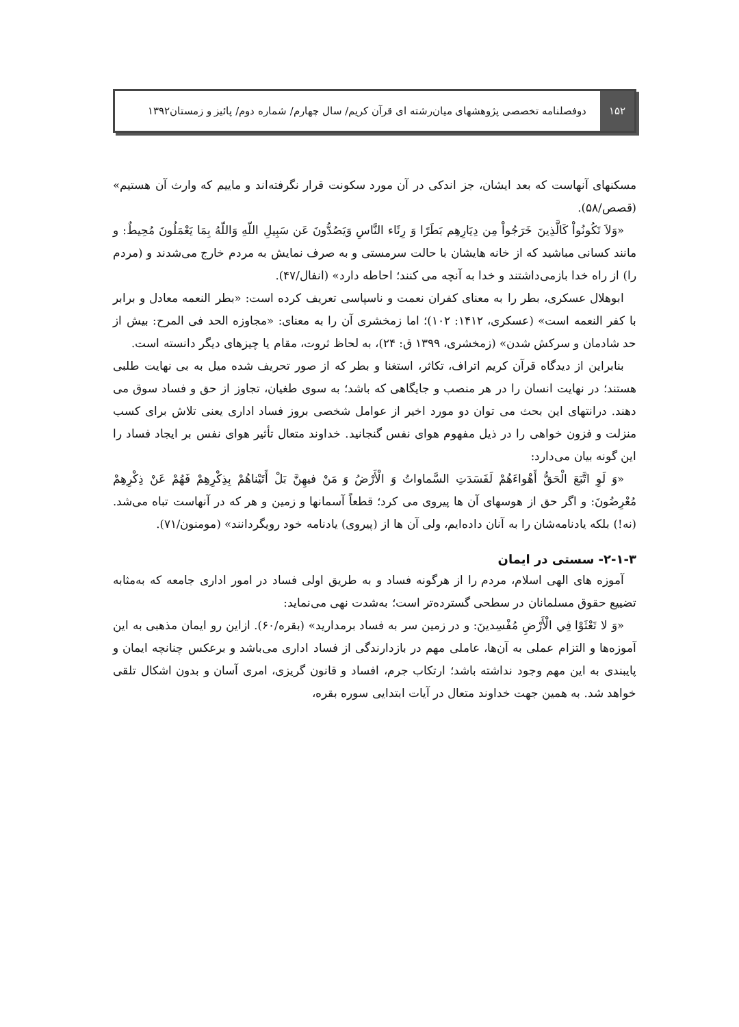۱۵۲
دوفصلنامه تخصصی پژوهشهای میان‌رشته ای قرآن کریم/ سال چهارم/ شماره دوم/ پائیز و زمستان۱۳۹۲
مسکنهای آنهاست که بعد ایشان، جز اندکی در آن مورد سکونت قرار نگرفته‌اند و ماییم که وارث آن هستیم» (قصص/۵۸).
«وَلاَ تَكُونُواْ كَالَّذِينَ خَرَجُواْ مِن دِيَارِهِم بَطَرًا وَ رِئَاء النَّاسِ وَيَصُدُّونَ عَن سَبِيلِ اللّهِ وَاللّهُ بِمَا يَعْمَلُونَ مُحِيطٌ: و مانند کسانی مباشید که از خانه هایشان با حالت سرمستی و به صرف نمایش به مردم خارج می‌شدند و (مردم را) از راه خدا بازمی‌داشتند و خدا به آنچه می کنند؛ احاطه دارد» (انفال/۴۷).
ابوهلال عسکری، بطر را به معنای کفران نعمت و ناسپاسی تعریف کرده است: «بطر النعمه معادل و برابر با کفر النعمه است» (عسکری، ۱۴۱۲: ۱۰۲)؛ اما زمخشری آن را به معنای: «مجاوزه الحد فی المرح: بیش از حد شادمان و سرکش شدن» (زمخشری، ۱۳۹۹ ق: ۲۴)، به لحاظ ثروت، مقام یا چیزهای دیگر دانسته است.
بنابراین از دیدگاه قرآن کریم اتراف، تکاثر، استغنا و بطر که از صور تحریف شده میل به بی نهایت طلبی هستند؛ در نهایت انسان را در هر منصب و جایگاهی که باشد؛ به سوی طغیان، تجاوز از حق و فساد سوق می دهند. درانتهای این بحث می توان دو مورد اخیر از عوامل شخصی بروز فساد اداری یعنی تلاش برای کسب منزلت و فزون خواهی را در ذیل مفهوم هوای نفس گنجانید. خداوند متعال تأثیر هوای نفس بر ایجاد فساد را این گونه بیان می‌دارد:
«وَ لَوِ اتَّبَعَ الْحَقُّ أَهْواءَهُمْ لَفَسَدَتِ السَّماواتُ وَ الْأَرْضُ وَ مَنْ فيهِنَّ بَلْ أَتَيْناهُمْ بِذِكْرِهِمْ فَهُمْ عَنْ ذِكْرِهِمْ مُعْرِضُونَ: و اگر حق از هوسهای آن ها پیروی می کرد؛ قطعاً آسمانها و زمین و هر که در آنهاست تباه می‌شد. (نه!) بلکه یادنامه‌شان را به آنان داده‌ایم، ولی آن ها از (پیروی) یادنامه خود رویگردانند» (مومنون/۷۱).
۲-۱-۳- سستی در ایمان
آموزه های الهی اسلام، مردم را از هرگونه فساد و به طریق اولی فساد در امور اداری جامعه که به‌مثابه تضییع حقوق مسلمانان در سطحی گسترده‌تر است؛ به‌شدت نهی می‌نماید:
«وَ لا تَعْثَوْا فِي الْأَرْضِ مُفْسِدينَ: و در زمین سر به فساد برمدارید» (بقره/۶۰). ازاین رو ایمان مذهبی به این آموزه‌ها و التزام عملی به آن‌ها، عاملی مهم در بازدارندگی از فساد اداری می‌باشد و برعکس چنانچه ایمان و پایبندی به این مهم وجود نداشته باشد؛ ارتکاب جرم، افساد و قانون گریزی، امری آسان و بدون اشکال تلقی خواهد شد. به همین جهت خداوند متعال در آیات ابتدایی سوره بقره،